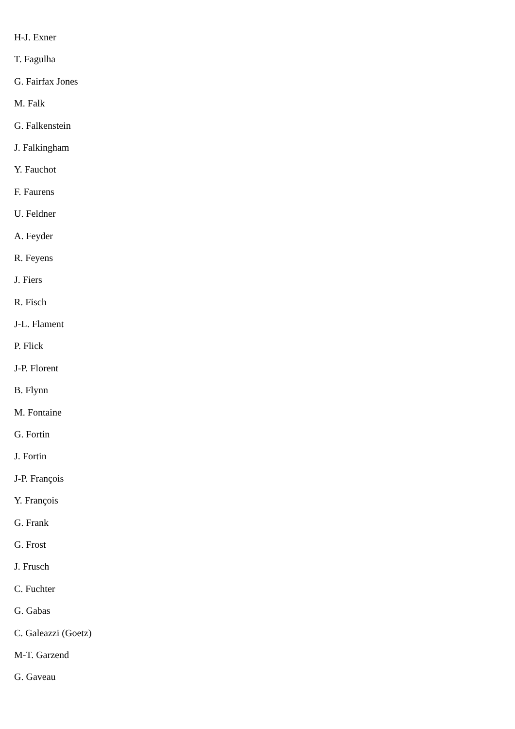H-J. Exner
T. Fagulha
G. Fairfax Jones
M. Falk
G. Falkenstein
J. Falkingham
Y. Fauchot
F. Faurens
U. Feldner
A. Feyder
R. Feyens
J. Fiers
R. Fisch
J-L. Flament
P. Flick
J-P. Florent
B. Flynn
M. Fontaine
G. Fortin
J. Fortin
J-P. François
Y. François
G. Frank
G. Frost
J. Frusch
C. Fuchter
G. Gabas
C. Galeazzi (Goetz)
M-T. Garzend
G. Gaveau